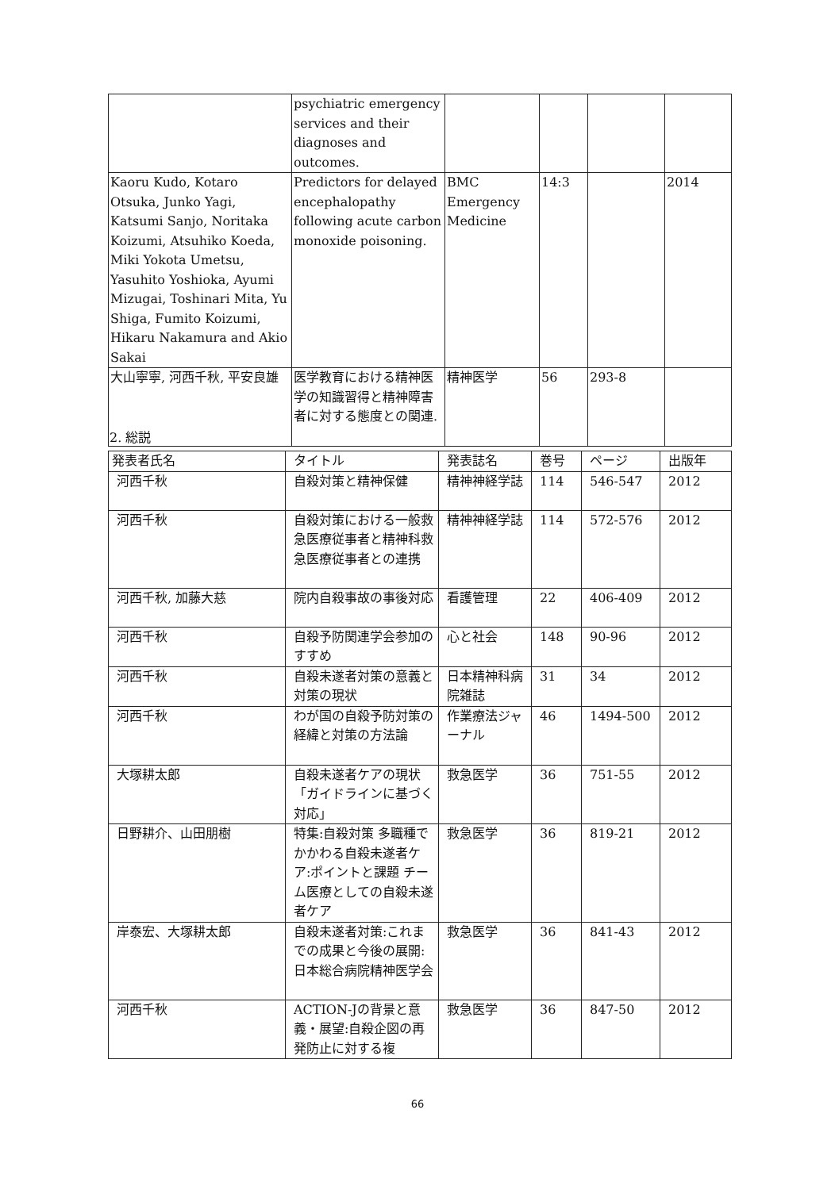| | psychiatric emergency services and their diagnoses and outcomes. | | | | |
| Kaoru Kudo, Kotaro Otsuka, Junko Yagi, Katsumi Sanjo, Noritaka Koizumi, Atsuhiko Koeda, Miki Yokota Umetsu, Yasuhito Yoshioka, Ayumi Mizugai, Toshinari Mita, Yu Shiga, Fumito Koizumi, Hikaru Nakamura and Akio Sakai | Predictors for delayed encephalopathy following acute carbon monoxide poisoning. | BMC Emergency Medicine | 14:3 | | 2014 |
| 大山寧寧, 河西千秋, 平安良雄 | 医学教育における精神医学の知識習得と精神障害者に対する態度との関連. | 精神医学 | 56 | 293-8 | |
2. 総説
| 発表者氏名 | タイトル | 発表誌名 | 巻号 | ページ | 出版年 |
| --- | --- | --- | --- | --- | --- |
| 河西千秋 | 自殺対策と精神保健 | 精神神経学誌 | 114 | 546-547 | 2012 |
| 河西千秋 | 自殺対策における一般救急医療従事者と精神科救急医療従事者との連携 | 精神神経学誌 | 114 | 572-576 | 2012 |
| 河西千秋, 加藤大慈 | 院内自殺事故の事後対応 | 看護管理 | 22 | 406-409 | 2012 |
| 河西千秋 | 自殺予防関連学会参加のすすめ | 心と社会 | 148 | 90-96 | 2012 |
| 河西千秋 | 自殺未遂者対策の意義と対策の現状 | 日本精神科病院雑誌 | 31 | 34 | 2012 |
| 河西千秋 | わが国の自殺予防対策の経緯と対策の方法論 | 作業療法ジャーナル | 46 | 1494-500 | 2012 |
| 大塚耕太郎 | 自殺未遂者ケアの現状「ガイドラインに基づく対応」 | 救急医学 | 36 | 751-55 | 2012 |
| 日野耕介、山田朋樹 | 特集:自殺対策 多職種でかかわる自殺未遂者ケア:ポイントと課題 チーム医療としての自殺未遂者ケア | 救急医学 | 36 | 819-21 | 2012 |
| 岸泰宏、大塚耕太郎 | 自殺未遂者対策:これまでの成果と今後の展開:日本総合病院精神医学会 | 救急医学 | 36 | 841-43 | 2012 |
| 河西千秋 | ACTION-Jの背景と意義・展望:自殺企図の再発防止に対する複 | 救急医学 | 36 | 847-50 | 2012 |
66